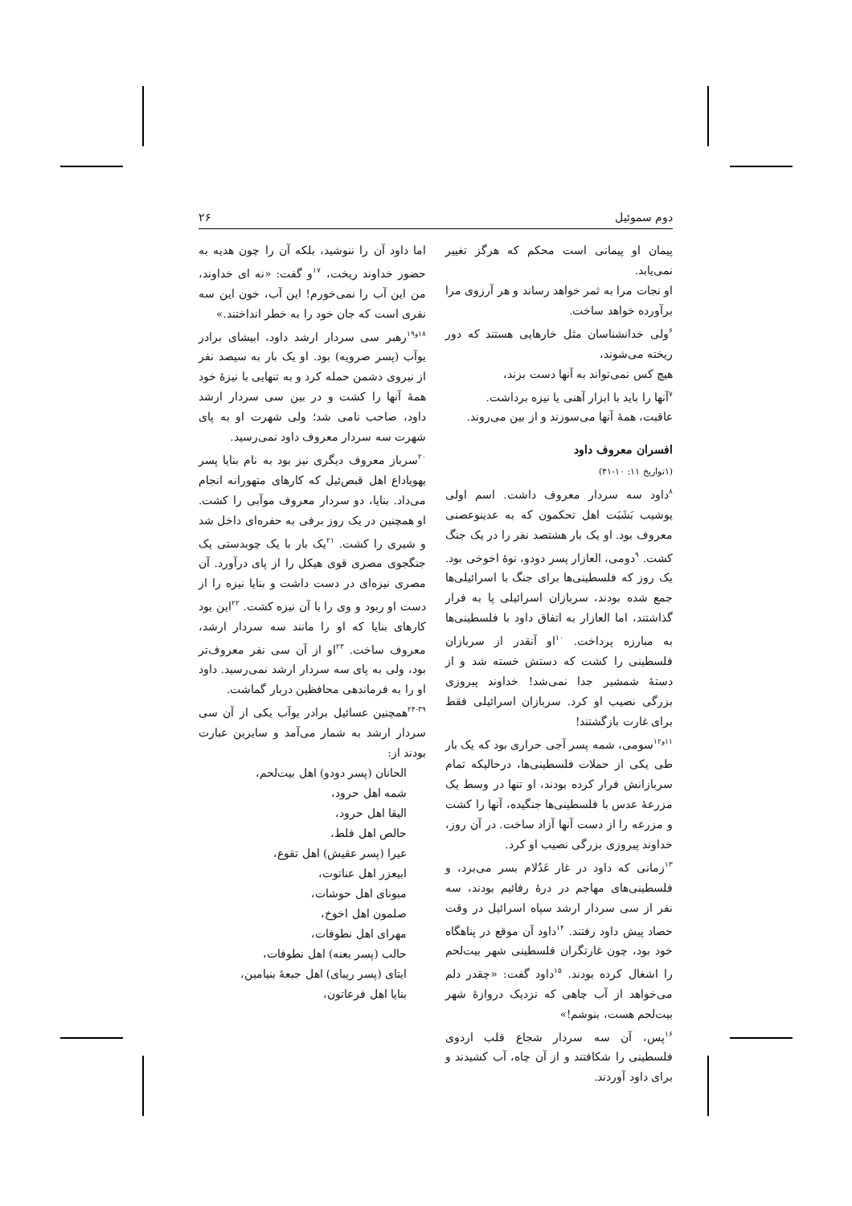دوم سموئیل ۲۶
پیمان او پیمانی است محکم که هرگز تغییر نمی‌یابد.
او نجات مرا به ثمر خواهد رساند و هر آرزوی مرا برآورده خواهد ساخت.
<sup>۶</sup> ولی خدانشناسان مثل خارهایی هستند که دور ریخته می‌شوند،
هیچ کس نمی‌تواند به آنها دست بزند،
<sup>۷</sup> آنها را باید با ابزار آهنی یا نیزه برداشت.
عاقبت، همهٔ آنها می‌سوزند و از بین می‌روند.
افسران معروف داود
(۱تواریخ ۱۱: ۱۰-۴۱)
<sup>۸</sup> داود سه سردار معروف داشت. اسم اولی یوشیب بَشَبَت اهل تحکمون که به عدینوعصنی معروف بود. او یک بار هشتصد نفر را در یک جنگ کشت. <sup>۹</sup>دومی، العازار پسر دودو، نوهٔ اخوخی بود. یک روز که فلسطینی‌ها برای جنگ با اسرائیلی‌ها جمع شده بودند، سربازان اسرائیلی پا به فرار گذاشتند، اما العازار به اتفاق داود با فلسطینی‌ها به مبارزه پرداخت. <sup>۱۰</sup>او آنقدر از سربازان فلسطینی را کشت که دستش خسته شد و از دستهٔ شمشیر جدا نمی‌شد! خداوند پیروزی بزرگی نصیب او کرد. سربازان اسرائیلی فقط برای غارت بازگشتند!
<sup>۱۱و۱۲</sup>سومی، شمه پسر آجی حراری بود که یک بار طی یکی از حملات فلسطینی‌ها، درحالیکه تمام سربازانش فرار کرده بودند، او تنها در وسط یک مزرعهٔ عدس با فلسطینی‌ها جنگیده، آنها را کشت و مزرعه را از دست آنها آزاد ساخت. در آن روز، خداوند پیروزی بزرگی نصیب او کرد.
<sup>۱۳</sup> زمانی که داود در غار عَدُلام بسر می‌برد، و فلسطینی‌های مهاجم در درهٔ رفائیم بودند، سه نفر از سی سردار ارشد سپاه اسرائیل در وقت حصاد پیش داود رفتند. <sup>۱۴</sup>داود آن موقع در پناهگاه خود بود، چون غارتگران فلسطینی شهر بیت‌لحم را اشغال کرده بودند. <sup>۱۵</sup>داود گفت: «چقدر دلم می‌خواهد از آب چاهی که نزدیک دروازهٔ شهر بیت‌لحم هست، بنوشم!»
<sup>۱۶</sup> پس، آن سه سردار شجاع قلب اردوی فلسطینی را شکافتند و از آن چاه، آب کشیدند و برای داود آوردند.
اما داود آن را ننوشید، بلکه آن را چون هدیه به حضور خداوند ریخت، <sup>۱۷</sup>و گفت: «نه ای خداوند، من این آب را نمی‌خورم! این آب، خون این سه نفری است که جان خود را به خطر انداختند.»
<sup>۱۸و۱۹</sup>رهبر سی سردار ارشد داود، ابیشای برادر یوآب (پسر صرویه) بود. او یک بار به سیصد نفر از نیروی دشمن حمله کرد و به تنهایی با نیزهٔ خود همهٔ آنها را کشت و در بین سی سردار ارشد داود، صاحب نامی شد؛ ولی شهرت او به پای شهرت سه سردار معروف داود نمی‌رسید.
<sup>۲۰</sup> سرباز معروف دیگری نیز بود به نام بنایا پسر یهویاداع اهل قبص‌ئیل که کارهای متهورانه انجام می‌داد. بنایا، دو سردار معروف موآبی را کشت. او همچنین در یک روز برفی به حفره‌ای داخل شد و شیری را کشت. <sup>۲۱</sup>یک بار با یک چوبدستی یک جنگجوی مصری قوی هیکل را از پای درآورد. آن مصری نیزه‌ای در دست داشت و بنایا نیزه را از دست او ربود و وی را با آن نیزه کشت. <sup>۲۲</sup>این بود کارهای بنایا که او را مانند سه سردار ارشد، معروف ساخت. <sup>۲۳</sup>او از آن سی نفر معروف‌تر بود، ولی به پای سه سردار ارشد نمی‌رسید. داود او را به فرماندهی محافظین دربار گماشت.
<sup>۲۴-۳۹</sup>همچنین عسائیل برادر یوآب یکی از آن سی سردار ارشد به شمار می‌آمد و سایرین عبارت بودند از:
الحانان (پسر دودو) اهل بیت‌لحم،
شمه اهل حرود،
الیقا اهل حرود،
حالص اهل فلط،
عیرا (پسر عقیش) اهل تقوع،
ابیعزر اهل عناتوت،
مبونای اهل حوشات،
صلمون اهل اخوخ،
مهرای اهل نطوفات،
حالب (پسر بعنه) اهل نطوفات،
ایتای (پسر ریبای) اهل جبعهٔ بنیامین،
بنایا اهل فرعاتون،